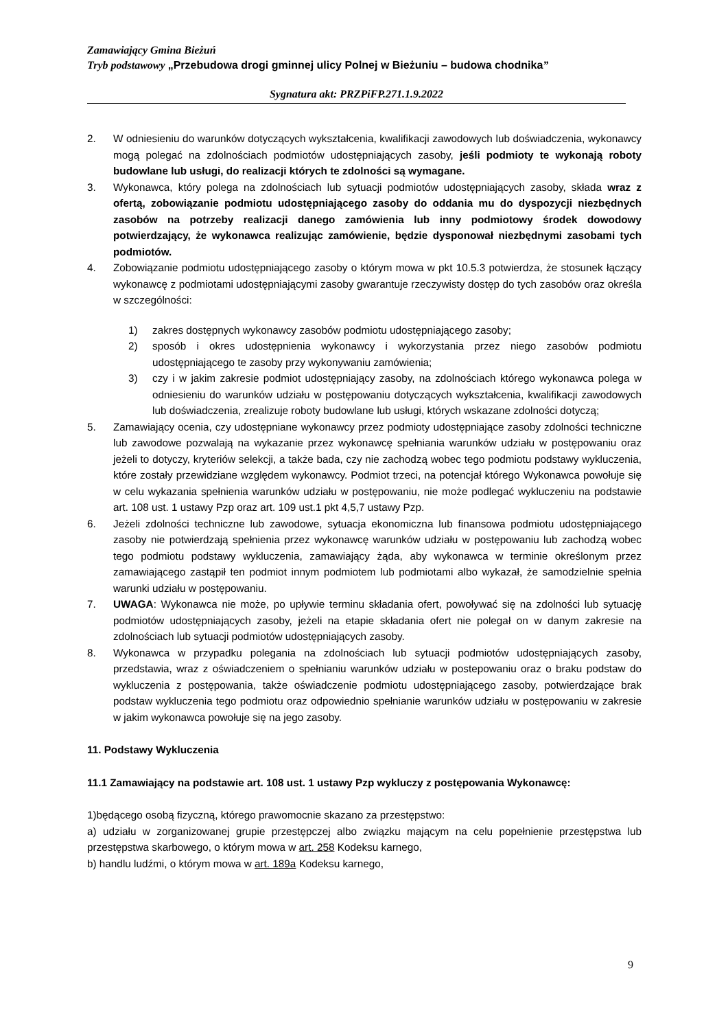Zamawiający Gmina Bieżuń
Tryb podstawowy „Przebudowa drogi gminnej ulicy Polnej w Bieżuniu – budowa chodnika”
Sygnatura akt: PRZPiFP.271.1.9.2022
2. W odniesieniu do warunków dotyczących wykształcenia, kwalifikacji zawodowych lub doświadczenia, wykonawcy mogą polegać na zdolnościach podmiotów udostępniających zasoby, jeśli podmioty te wykonają roboty budowlane lub usługi, do realizacji których te zdolności są wymagane.
3. Wykonawca, który polega na zdolnościach lub sytuacji podmiotów udostępniających zasoby, składa wraz z ofertą, zobowiązanie podmiotu udostępniającego zasoby do oddania mu do dyspozycji niezbędnych zasobów na potrzeby realizacji danego zamówienia lub inny podmiotowy środek dowodowy potwierdzający, że wykonawca realizując zamówienie, będzie dysponował niezbędnymi zasobami tych podmiotów.
4. Zobowiązanie podmiotu udostępniającego zasoby o którym mowa w pkt 10.5.3 potwierdza, że stosunek łączący wykonawcę z podmiotami udostępniającymi zasoby gwarantuje rzeczywisty dostęp do tych zasobów oraz określa w szczególności:
1) zakres dostępnych wykonawcy zasobów podmiotu udostępniającego zasoby;
2) sposób i okres udostępnienia wykonawcy i wykorzystania przez niego zasobów podmiotu udostępniającego te zasoby przy wykonywaniu zamówienia;
3) czy i w jakim zakresie podmiot udostępniający zasoby, na zdolnościach którego wykonawca polega w odniesieniu do warunków udziału w postępowaniu dotyczących wykształcenia, kwalifikacji zawodowych lub doświadczenia, zrealizuje roboty budowlane lub usługi, których wskazane zdolności dotyczą;
5. Zamawiający ocenia, czy udostępniane wykonawcy przez podmioty udostępniające zasoby zdolności techniczne lub zawodowe pozwalają na wykazanie przez wykonawcę spełniania warunków udziału w postępowaniu oraz jeżeli to dotyczy, kryteriów selekcji, a także bada, czy nie zachodzą wobec tego podmiotu podstawy wykluczenia, które zostały przewidziane względem wykonawcy. Podmiot trzeci, na potencjał którego Wykonawca powołuje się w celu wykazania spełnienia warunków udziału w postępowaniu, nie może podlegać wykluczeniu na podstawie art. 108 ust. 1 ustawy Pzp oraz art. 109 ust.1 pkt 4,5,7 ustawy Pzp.
6. Jeżeli zdolności techniczne lub zawodowe, sytuacja ekonomiczna lub finansowa podmiotu udostępniającego zasoby nie potwierdzają spełnienia przez wykonawcę warunków udziału w postępowaniu lub zachodzą wobec tego podmiotu podstawy wykluczenia, zamawiający żąda, aby wykonawca w terminie określonym przez zamawiającego zastąpił ten podmiot innym podmiotem lub podmiotami albo wykazał, że samodzielnie spełnia warunki udziału w postępowaniu.
7. UWAGA: Wykonawca nie może, po upływie terminu składania ofert, powoływać się na zdolności lub sytuację podmiotów udostępniających zasoby, jeżeli na etapie składania ofert nie polegał on w danym zakresie na zdolnościach lub sytuacji podmiotów udostępniających zasoby.
8. Wykonawca w przypadku polegania na zdolnościach lub sytuacji podmiotów udostępniających zasoby, przedstawia, wraz z oświadczeniem o spełnianiu warunków udziału w postepowaniu oraz o braku podstaw do wykluczenia z postępowania, także oświadczenie podmiotu udostępniającego zasoby, potwierdzające brak podstaw wykluczenia tego podmiotu oraz odpowiednio spełnianie warunków udziału w postępowaniu w zakresie w jakim wykonawca powołuje się na jego zasoby.
11. Podstawy Wykluczenia
11.1 Zamawiający na podstawie art. 108 ust. 1 ustawy Pzp wykluczy z postępowania Wykonawcę:
1)będącego osobą fizyczną, którego prawomocnie skazano za przestępstwo:
a) udziału w zorganizowanej grupie przestępczej albo związku mającym na celu popełnienie przestępstwa lub przestępstwa skarbowego, o którym mowa w art. 258 Kodeksu karnego,
b) handlu ludźmi, o którym mowa w art. 189a Kodeksu karnego,
9